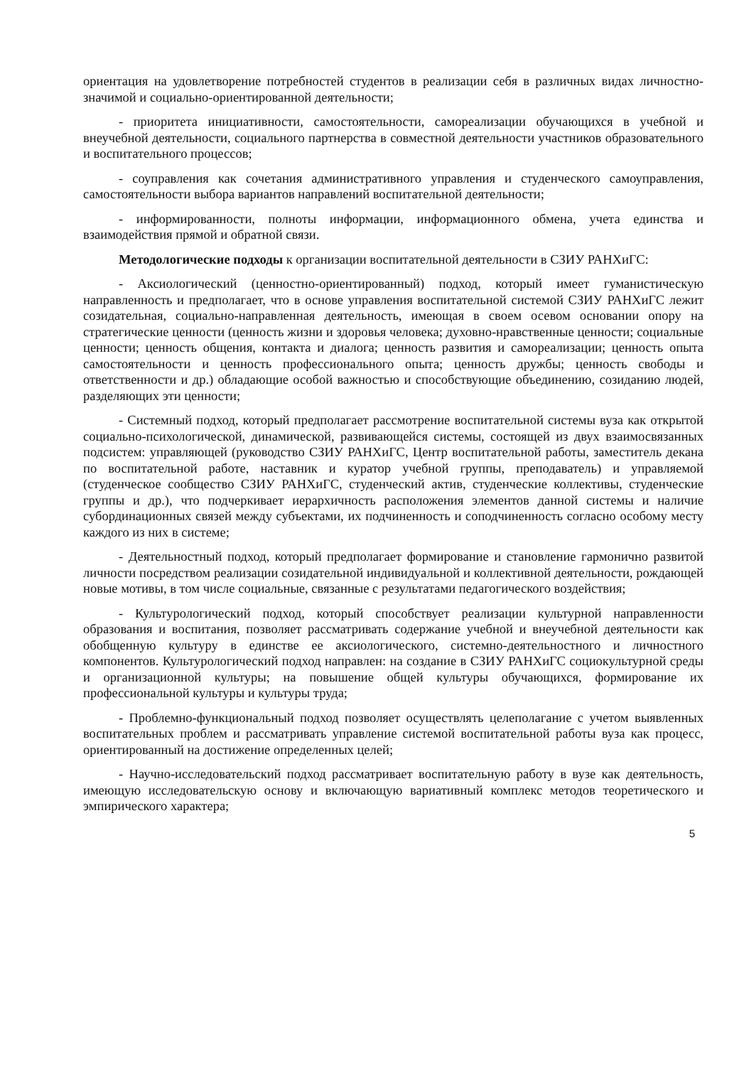ориентация на удовлетворение потребностей студентов в реализации себя в различных видах личностно-значимой и социально-ориентированной деятельности;
- приоритета инициативности, самостоятельности, самореализации обучающихся в учебной и внеучебной деятельности, социального партнерства в совместной деятельности участников образовательного и воспитательного процессов;
- соуправления как сочетания административного управления и студенческого самоуправления, самостоятельности выбора вариантов направлений воспитательной деятельности;
- информированности, полноты информации, информационного обмена, учета единства и взаимодействия прямой и обратной связи.
Методологические подходы к организации воспитательной деятельности в СЗИУ РАНХиГС:
- Аксиологический (ценностно-ориентированный) подход, который имеет гуманистическую направленность и предполагает, что в основе управления воспитательной системой СЗИУ РАНХиГС лежит созидательная, социально-направленная деятельность, имеющая в своем осевом основании опору на стратегические ценности (ценность жизни и здоровья человека; духовно-нравственные ценности; социальные ценности; ценность общения, контакта и диалога; ценность развития и самореализации; ценность опыта самостоятельности и ценность профессионального опыта; ценность дружбы; ценность свободы и ответственности и др.) обладающие особой важностью и способствующие объединению, созиданию людей, разделяющих эти ценности;
- Системный подход, который предполагает рассмотрение воспитательной системы вуза как открытой социально-психологической, динамической, развивающейся системы, состоящей из двух взаимосвязанных подсистем: управляющей (руководство СЗИУ РАНХиГС, Центр воспитательной работы, заместитель декана по воспитательной работе, наставник и куратор учебной группы, преподаватель) и управляемой (студенческое сообщество СЗИУ РАНХиГС, студенческий актив, студенческие коллективы, студенческие группы и др.), что подчеркивает иерархичность расположения элементов данной системы и наличие субординационных связей между субъектами, их подчиненность и соподчиненность согласно особому месту каждого из них в системе;
- Деятельностный подход, который предполагает формирование и становление гармонично развитой личности посредством реализации созидательной индивидуальной и коллективной деятельности, рождающей новые мотивы, в том числе социальные, связанные с результатами педагогического воздействия;
- Культурологический подход, который способствует реализации культурной направленности образования и воспитания, позволяет рассматривать содержание учебной и внеучебной деятельности как обобщенную культуру в единстве ее аксиологического, системно-деятельностного и личностного компонентов. Культурологический подход направлен: на создание в СЗИУ РАНХиГС социокультурной среды и организационной культуры; на повышение общей культуры обучающихся, формирование их профессиональной культуры и культуры труда;
- Проблемно-функциональный подход позволяет осуществлять целеполагание с учетом выявленных воспитательных проблем и рассматривать управление системой воспитательной работы вуза как процесс, ориентированный на достижение определенных целей;
- Научно-исследовательский подход рассматривает воспитательную работу в вузе как деятельность, имеющую исследовательскую основу и включающую вариативный комплекс методов теоретического и эмпирического характера;
5